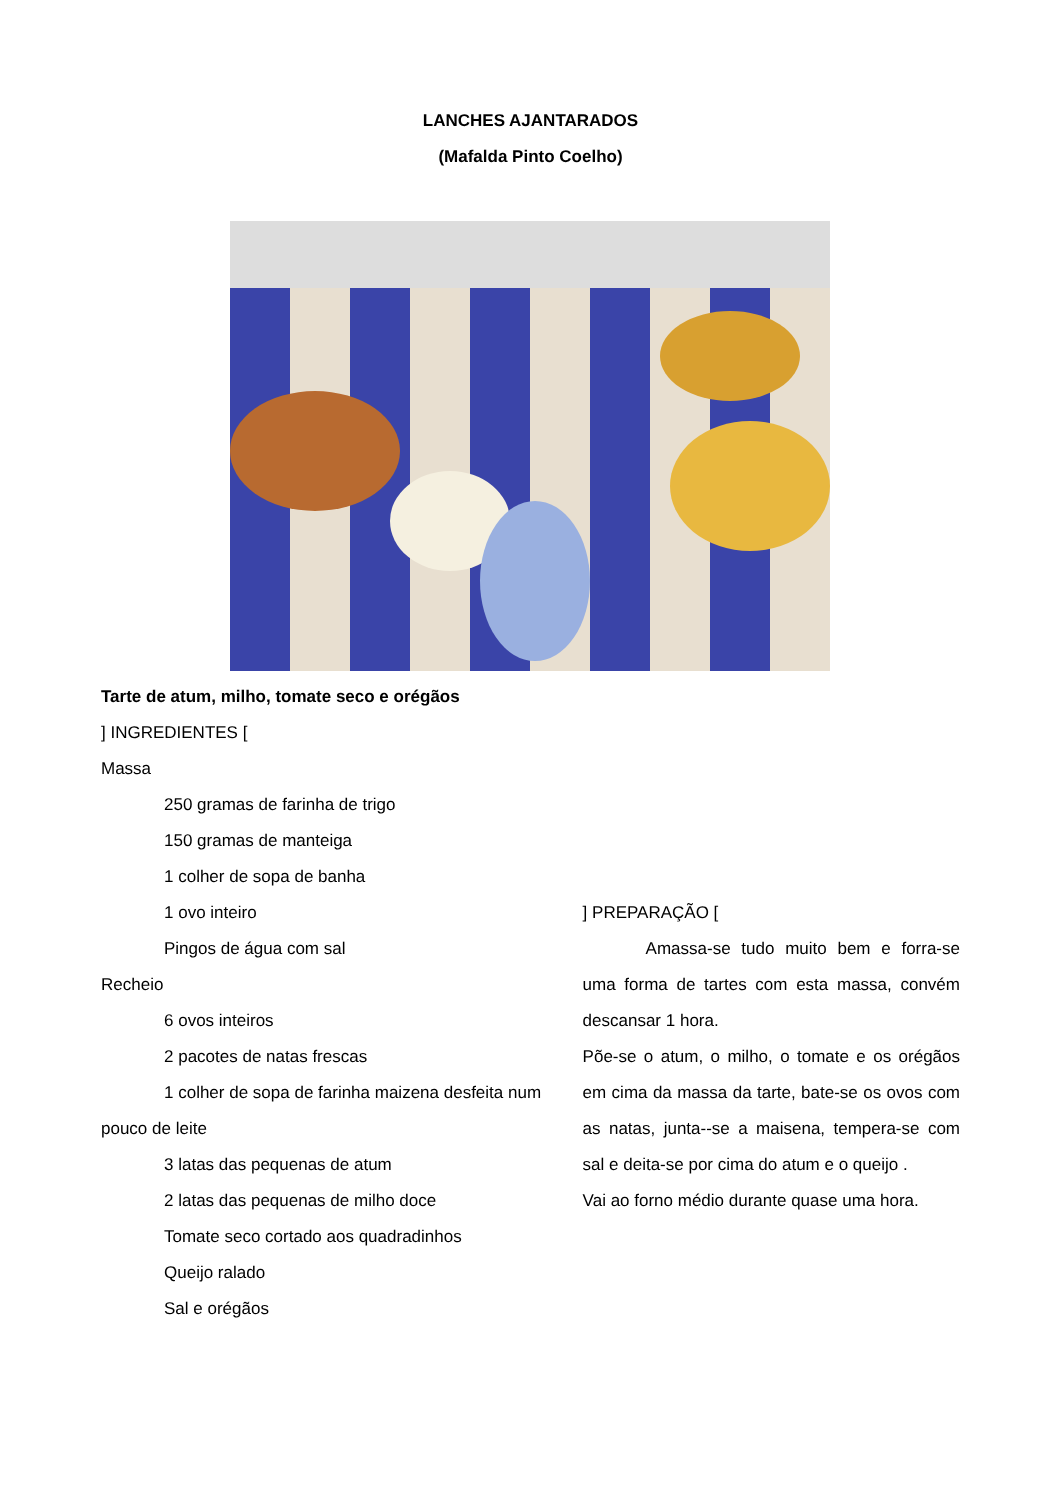LANCHES AJANTARADOS
(Mafalda Pinto Coelho)
Tarte de atum, milho, tomate seco e orégãos
] INGREDIENTES [
Massa
250 gramas de farinha de trigo
150 gramas de manteiga
1 colher de sopa de banha
1 ovo inteiro
Pingos de água com sal
Recheio
6 ovos inteiros
2 pacotes de natas frescas
1 colher de sopa de farinha maizena desfeita num pouco de leite
3 latas das pequenas de atum
2 latas das pequenas de milho doce
Tomate seco cortado aos quadradinhos
Queijo ralado
Sal e orégãos
] PREPARAÇÃO [
Amassa-se tudo muito bem e forra-se uma forma de tartes com esta massa, convém descansar 1 hora.
Põe-se o atum, o milho, o tomate e os orégãos em cima da massa da tarte, bate-se os ovos com as natas, junta--se a maisena, tempera-se com sal e deita-se por cima do atum e o queijo .
Vai ao forno médio durante quase uma hora.